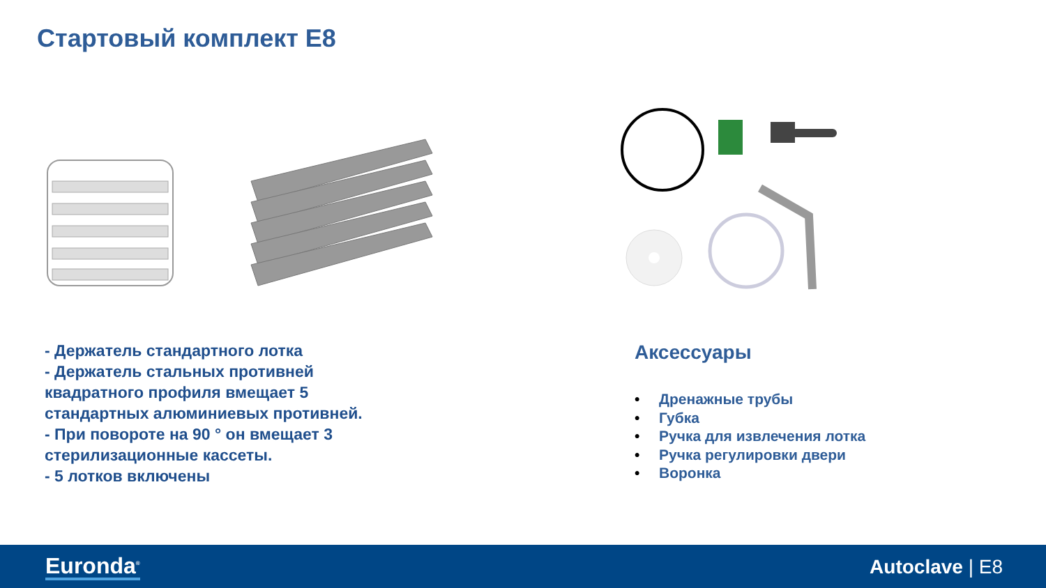Стартовый комплект E8
- Держатель стандартного лотка
- Держатель стальных противней квадратного профиля вмещает 5 стандартных алюминиевых противней.
- При повороте на 90 ° он вмещает 3 стерилизационные кассеты.
- 5 лотков включены
Аксессуары
• Дренажные трубы
• Губка
• Ручка для извлечения лотка
• Ручка регулировки двери
• Воронка
Euronda<sup>®</sup> Autoclave | E8